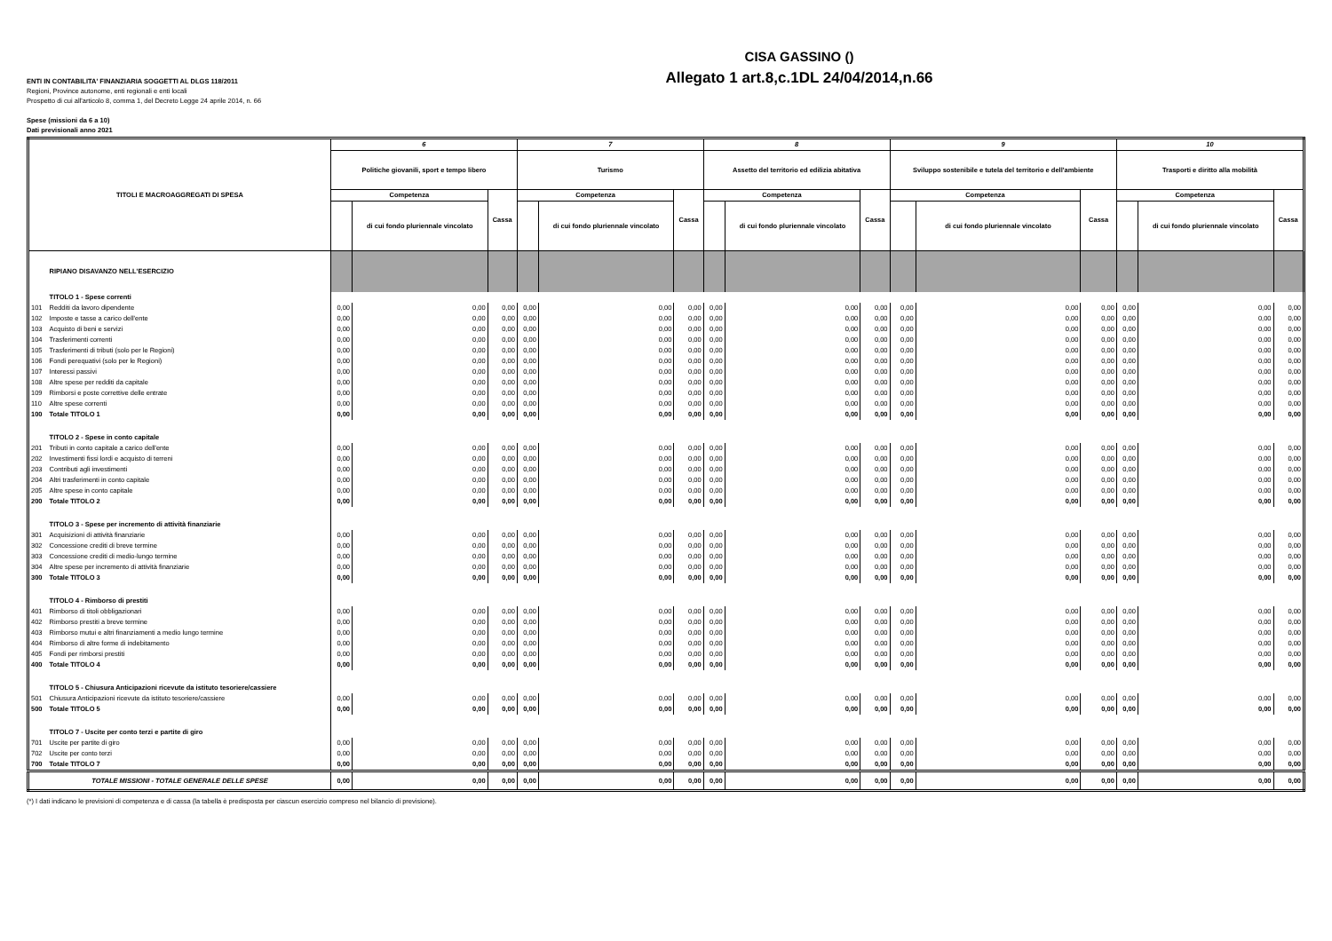CISA GASSINO ()
Allegato 1 art.8,c.1DL 24/04/2014,n.66
ENTI IN CONTABILITA' FINANZIARIA SOGGETTI AL DLGS 118/2011
Regioni, Province autonome, enti regionali e enti locali
Prospetto di cui all'articolo 8, comma 1, del Decreto Legge 24 aprile 2014, n. 66
Spese (missioni da 6 a 10)
Dati previsionali anno 2021
| TITOLI E MACROAGGREGATI DI SPESA | | 6 | | | 7 | | | 8 | | | 9 | | | 10 | | |
| --- | --- | --- | --- | --- | --- | --- | --- | --- | --- | --- | --- | --- | --- | --- | --- | --- |
| | | Politiche giovanili, sport e tempo libero | | | Turismo | | | Assetto del territorio ed edilizia abitativa | | | Sviluppo sostenibile e tutela del territorio e dell'ambiente | | | Trasporti e diritto alla mobilità | | |
| | | Competenza | | Cassa | Competenza | | Cassa | Competenza | | Cassa | Competenza | | Cassa | Competenza | | Cassa |
| | | | di cui fondo pluriennale vincolato | | | di cui fondo pluriennale vincolato | | | di cui fondo pluriennale vincolato | | | di cui fondo pluriennale vincolato | | | di cui fondo pluriennale vincolato | |
| | RIPIANO DISAVANZO NELL'ESERCIZIO | | | | | | | | | | | | | | | |
| | TITOLO 1 - Spese correnti | | | | | | | | | | | | | | | |
| 101 | Redditi da lavoro dipendente | 0,00 | 0,00 | 0,00 | 0,00 | 0,00 | 0,00 | 0,00 | 0,00 | 0,00 | 0,00 | 0,00 | 0,00 | 0,00 | 0,00 | 0,00 |
| 102 | Imposte e tasse a carico dell'ente | 0,00 | 0,00 | 0,00 | 0,00 | 0,00 | 0,00 | 0,00 | 0,00 | 0,00 | 0,00 | 0,00 | 0,00 | 0,00 | 0,00 | 0,00 |
| 103 | Acquisto di beni e servizi | 0,00 | 0,00 | 0,00 | 0,00 | 0,00 | 0,00 | 0,00 | 0,00 | 0,00 | 0,00 | 0,00 | 0,00 | 0,00 | 0,00 | 0,00 |
| 104 | Trasferimenti correnti | 0,00 | 0,00 | 0,00 | 0,00 | 0,00 | 0,00 | 0,00 | 0,00 | 0,00 | 0,00 | 0,00 | 0,00 | 0,00 | 0,00 | 0,00 |
| 105 | Trasferimenti di tributi (solo per le Regioni) | 0,00 | 0,00 | 0,00 | 0,00 | 0,00 | 0,00 | 0,00 | 0,00 | 0,00 | 0,00 | 0,00 | 0,00 | 0,00 | 0,00 | 0,00 |
| 106 | Fondi perequativi (solo per le Regioni) | 0,00 | 0,00 | 0,00 | 0,00 | 0,00 | 0,00 | 0,00 | 0,00 | 0,00 | 0,00 | 0,00 | 0,00 | 0,00 | 0,00 | 0,00 |
| 107 | Interessi passivi | 0,00 | 0,00 | 0,00 | 0,00 | 0,00 | 0,00 | 0,00 | 0,00 | 0,00 | 0,00 | 0,00 | 0,00 | 0,00 | 0,00 | 0,00 |
| 108 | Altre spese per redditi da capitale | 0,00 | 0,00 | 0,00 | 0,00 | 0,00 | 0,00 | 0,00 | 0,00 | 0,00 | 0,00 | 0,00 | 0,00 | 0,00 | 0,00 | 0,00 |
| 109 | Rimborsi e poste correttive delle entrate | 0,00 | 0,00 | 0,00 | 0,00 | 0,00 | 0,00 | 0,00 | 0,00 | 0,00 | 0,00 | 0,00 | 0,00 | 0,00 | 0,00 | 0,00 |
| 110 | Altre spese correnti | 0,00 | 0,00 | 0,00 | 0,00 | 0,00 | 0,00 | 0,00 | 0,00 | 0,00 | 0,00 | 0,00 | 0,00 | 0,00 | 0,00 | 0,00 |
| 100 | Totale TITOLO 1 | 0,00 | 0,00 | 0,00 | 0,00 | 0,00 | 0,00 | 0,00 | 0,00 | 0,00 | 0,00 | 0,00 | 0,00 | 0,00 | 0,00 | 0,00 |
| | TITOLO 2 - Spese in conto capitale | | | | | | | | | | | | | | | |
| 201 | Tributi in conto capitale a carico dell'ente | 0,00 | 0,00 | 0,00 | 0,00 | 0,00 | 0,00 | 0,00 | 0,00 | 0,00 | 0,00 | 0,00 | 0,00 | 0,00 | 0,00 | 0,00 |
| 202 | Investimenti fissi lordi e acquisto di terreni | 0,00 | 0,00 | 0,00 | 0,00 | 0,00 | 0,00 | 0,00 | 0,00 | 0,00 | 0,00 | 0,00 | 0,00 | 0,00 | 0,00 | 0,00 |
| 203 | Contributi agli investimenti | 0,00 | 0,00 | 0,00 | 0,00 | 0,00 | 0,00 | 0,00 | 0,00 | 0,00 | 0,00 | 0,00 | 0,00 | 0,00 | 0,00 | 0,00 |
| 204 | Altri trasferimenti in conto capitale | 0,00 | 0,00 | 0,00 | 0,00 | 0,00 | 0,00 | 0,00 | 0,00 | 0,00 | 0,00 | 0,00 | 0,00 | 0,00 | 0,00 | 0,00 |
| 205 | Altre spese in conto capitale | 0,00 | 0,00 | 0,00 | 0,00 | 0,00 | 0,00 | 0,00 | 0,00 | 0,00 | 0,00 | 0,00 | 0,00 | 0,00 | 0,00 | 0,00 |
| 200 | Totale TITOLO 2 | 0,00 | 0,00 | 0,00 | 0,00 | 0,00 | 0,00 | 0,00 | 0,00 | 0,00 | 0,00 | 0,00 | 0,00 | 0,00 | 0,00 | 0,00 |
| | TITOLO 3 - Spese per incremento di attività finanziarie | | | | | | | | | | | | | | | |
| 301 | Acquisizioni di attività finanziarie | 0,00 | 0,00 | 0,00 | 0,00 | 0,00 | 0,00 | 0,00 | 0,00 | 0,00 | 0,00 | 0,00 | 0,00 | 0,00 | 0,00 | 0,00 |
| 302 | Concessione crediti di breve termine | 0,00 | 0,00 | 0,00 | 0,00 | 0,00 | 0,00 | 0,00 | 0,00 | 0,00 | 0,00 | 0,00 | 0,00 | 0,00 | 0,00 | 0,00 |
| 303 | Concessione crediti di medio-lungo termine | 0,00 | 0,00 | 0,00 | 0,00 | 0,00 | 0,00 | 0,00 | 0,00 | 0,00 | 0,00 | 0,00 | 0,00 | 0,00 | 0,00 | 0,00 |
| 304 | Altre spese per incremento di attività finanziarie | 0,00 | 0,00 | 0,00 | 0,00 | 0,00 | 0,00 | 0,00 | 0,00 | 0,00 | 0,00 | 0,00 | 0,00 | 0,00 | 0,00 | 0,00 |
| 300 | Totale TITOLO 3 | 0,00 | 0,00 | 0,00 | 0,00 | 0,00 | 0,00 | 0,00 | 0,00 | 0,00 | 0,00 | 0,00 | 0,00 | 0,00 | 0,00 | 0,00 |
| | TITOLO 4 - Rimborso di prestiti | | | | | | | | | | | | | | | |
| 401 | Rimborso di titoli obbligazionari | 0,00 | 0,00 | 0,00 | 0,00 | 0,00 | 0,00 | 0,00 | 0,00 | 0,00 | 0,00 | 0,00 | 0,00 | 0,00 | 0,00 | 0,00 |
| 402 | Rimborso prestiti a breve termine | 0,00 | 0,00 | 0,00 | 0,00 | 0,00 | 0,00 | 0,00 | 0,00 | 0,00 | 0,00 | 0,00 | 0,00 | 0,00 | 0,00 | 0,00 |
| 403 | Rimborso mutui e altri finanziamenti a medio lungo termine | 0,00 | 0,00 | 0,00 | 0,00 | 0,00 | 0,00 | 0,00 | 0,00 | 0,00 | 0,00 | 0,00 | 0,00 | 0,00 | 0,00 | 0,00 |
| 404 | Rimborso di altre forme di indebitamento | 0,00 | 0,00 | 0,00 | 0,00 | 0,00 | 0,00 | 0,00 | 0,00 | 0,00 | 0,00 | 0,00 | 0,00 | 0,00 | 0,00 | 0,00 |
| 405 | Fondi per rimborsi prestiti | 0,00 | 0,00 | 0,00 | 0,00 | 0,00 | 0,00 | 0,00 | 0,00 | 0,00 | 0,00 | 0,00 | 0,00 | 0,00 | 0,00 | 0,00 |
| 400 | Totale TITOLO 4 | 0,00 | 0,00 | 0,00 | 0,00 | 0,00 | 0,00 | 0,00 | 0,00 | 0,00 | 0,00 | 0,00 | 0,00 | 0,00 | 0,00 | 0,00 |
| | TITOLO 5 - Chiusura Anticipazioni ricevute da istituto tesoriere/cassiere | | | | | | | | | | | | | | | |
| 501 | Chiusura Anticipazioni ricevute da istituto tesoriere/cassiere | 0,00 | 0,00 | 0,00 | 0,00 | 0,00 | 0,00 | 0,00 | 0,00 | 0,00 | 0,00 | 0,00 | 0,00 | 0,00 | 0,00 | 0,00 |
| 500 | Totale TITOLO 5 | 0,00 | 0,00 | 0,00 | 0,00 | 0,00 | 0,00 | 0,00 | 0,00 | 0,00 | 0,00 | 0,00 | 0,00 | 0,00 | 0,00 | 0,00 |
| | TITOLO 7 - Uscite per conto terzi e partite di giro | | | | | | | | | | | | | | | |
| 701 | Uscite per partite di giro | 0,00 | 0,00 | 0,00 | 0,00 | 0,00 | 0,00 | 0,00 | 0,00 | 0,00 | 0,00 | 0,00 | 0,00 | 0,00 | 0,00 | 0,00 |
| 702 | Uscite per conto terzi | 0,00 | 0,00 | 0,00 | 0,00 | 0,00 | 0,00 | 0,00 | 0,00 | 0,00 | 0,00 | 0,00 | 0,00 | 0,00 | 0,00 | 0,00 |
| 700 | Totale TITOLO 7 | 0,00 | 0,00 | 0,00 | 0,00 | 0,00 | 0,00 | 0,00 | 0,00 | 0,00 | 0,00 | 0,00 | 0,00 | 0,00 | 0,00 | 0,00 |
| TOTALE MISSIONI - TOTALE GENERALE DELLE SPESE | | 0,00 | 0,00 | 0,00 | 0,00 | 0,00 | 0,00 | 0,00 | 0,00 | 0,00 | 0,00 | 0,00 | 0,00 | 0,00 | 0,00 | 0,00 |
(*) I dati indicano le previsioni di competenza e di cassa (la tabella è predisposta per ciascun esercizio compreso nel bilancio di previsione).